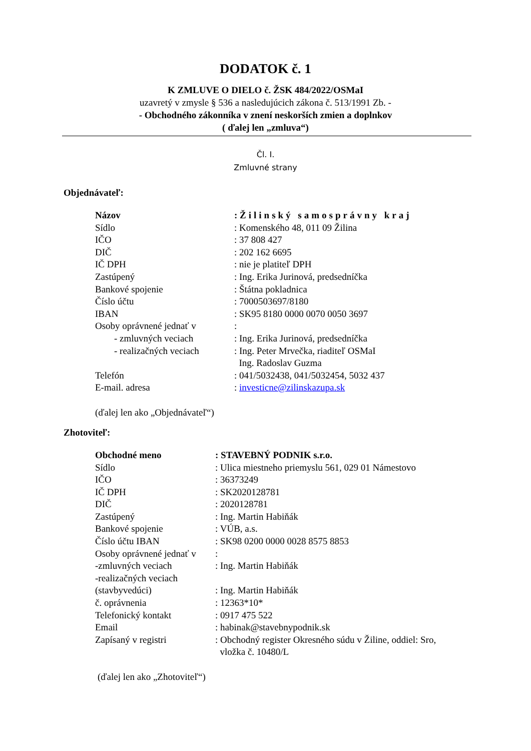DODATOK č. 1
K ZMLUVE O DIELO č. ŽSK 484/2022/OSMaI
uzavretý v zmysle § 536 a nasledujúcich zákona č. 513/1991 Zb. -
- Obchodného zákonníka v znení neskorších zmien a doplnkov
( ďalej len „zmluva“)
Čl. I.
Zmluvné strany
Objednávateľ:
| Názov | : Žilinský samosprávny kraj |
| Sídlo | : Komenského 48, 011 09 Žilina |
| IČO | : 37 808 427 |
| DIČ | : 202 162 6695 |
| IČ DPH | : nie je platiteľ DPH |
| Zastúpený | : Ing. Erika Jurinová, predsedníčka |
| Bankové spojenie | : Štátna pokladnica |
| Číslo účtu | : 7000503697/8180 |
| IBAN | : SK95 8180 0000 0070 0050 3697 |
| Osoby oprávnené jednať v | : |
| - zmluvných veciach | : Ing. Erika Jurinová, predsedníčka |
| - realizačných veciach | : Ing. Peter Mrvečka, riaditeľ OSMaI Ing. Radoslav Guzma |
| Telefón | : 041/5032438, 041/5032454, 5032 437 |
| E-mail. adresa | : investicne@zilinskazupa.sk |
(ďalej len ako „Objednávateľ“)
Zhotoviteľ:
| Obchodné meno | : STAVEBNÝ PODNIK s.r.o. |
| Sídlo | : Ulica miestneho priemyslu 561, 029 01 Námestovo |
| IČO | : 36373249 |
| IČ DPH | : SK2020128781 |
| DIČ | : 2020128781 |
| Zastúpený | : Ing. Martin Habiňák |
| Bankové spojenie | : VÚB, a.s. |
| Číslo účtu IBAN | : SK98 0200 0000 0028 8575 8853 |
| Osoby oprávnené jednať v | : |
| -zmluvných veciach | : Ing. Martin Habiňák |
| -realizačných veciach | |
| (stavbyvedúci) | : Ing. Martin Habiňák |
| č. oprávnenia | : 12363*10* |
| Telefonický kontakt | : 0917 475 522 |
| Email | : habinak@stavebnypodnik.sk |
| Zapísaný v registri | : Obchodný register Okresného súdu v Žiline, oddiel: Sro, vložka č. 10480/L |
(ďalej len ako „Zhotoviteľ“)